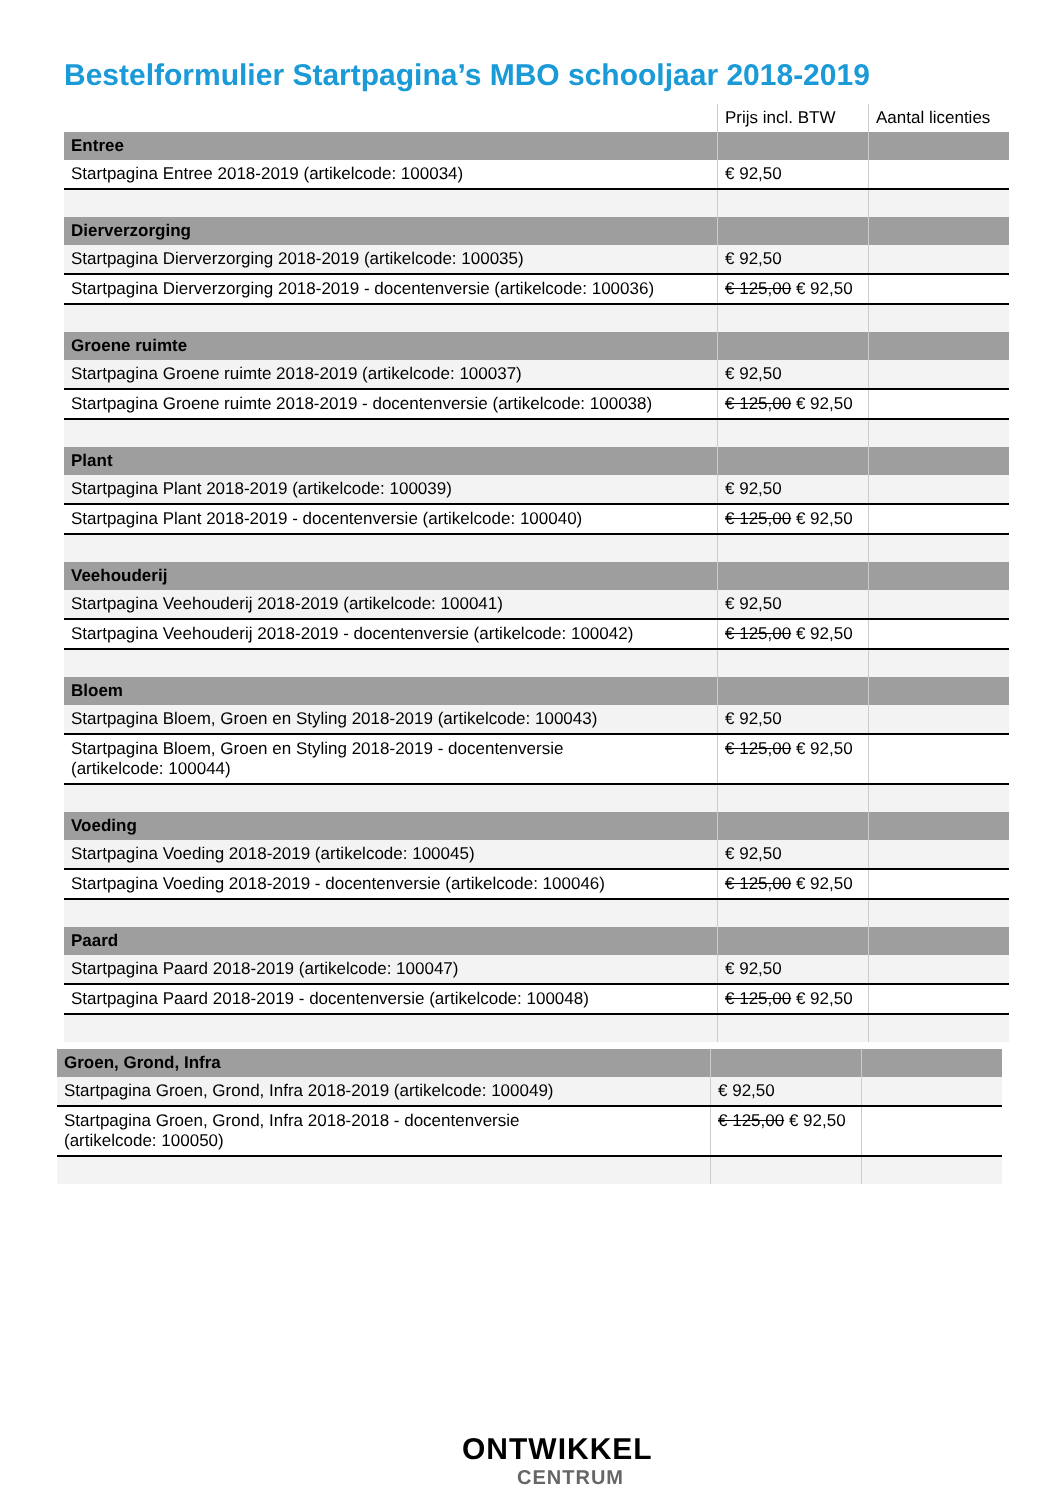Bestelformulier Startpagina’s MBO schooljaar 2018-2019
| | Prijs incl. BTW | Aantal licenties |
| --- | --- | --- |
| Entree | | |
| Startpagina Entree 2018-2019 (artikelcode: 100034) | € 92,50 | |
| Dierverzorging | | |
| Startpagina Dierverzorging 2018-2019 (artikelcode: 100035) | € 92,50 | |
| Startpagina Dierverzorging 2018-2019 - docentenversie (artikelcode: 100036) | € 125,00 € 92,50 | |
| Groene ruimte | | |
| Startpagina Groene ruimte 2018-2019 (artikelcode: 100037) | € 92,50 | |
| Startpagina Groene ruimte 2018-2019 - docentenversie (artikelcode: 100038) | € 125,00 € 92,50 | |
| Plant | | |
| Startpagina Plant 2018-2019 (artikelcode: 100039) | € 92,50 | |
| Startpagina Plant 2018-2019 - docentenversie (artikelcode: 100040) | € 125,00 € 92,50 | |
| Veehouderij | | |
| Startpagina Veehouderij 2018-2019 (artikelcode: 100041) | € 92,50 | |
| Startpagina Veehouderij 2018-2019 - docentenversie (artikelcode: 100042) | € 125,00 € 92,50 | |
| Bloem | | |
| Startpagina Bloem, Groen en Styling 2018-2019 (artikelcode: 100043) | € 92,50 | |
| Startpagina Bloem, Groen en Styling 2018-2019 - docentenversie (artikelcode: 100044) | € 125,00 € 92,50 | |
| Voeding | | |
| Startpagina Voeding 2018-2019 (artikelcode: 100045) | € 92,50 | |
| Startpagina Voeding 2018-2019 - docentenversie (artikelcode: 100046) | € 125,00 € 92,50 | |
| Paard | | |
| Startpagina Paard 2018-2019 (artikelcode: 100047) | € 92,50 | |
| Startpagina Paard 2018-2019 - docentenversie (artikelcode: 100048) | € 125,00 € 92,50 | |
| Groen, Grond, Infra | | |
| Startpagina Groen, Grond, Infra 2018-2019 (artikelcode: 100049) | € 92,50 | |
| Startpagina Groen, Grond, Infra 2018-2018 - docentenversie (artikelcode: 100050) | € 125,00 € 92,50 | |
ONTWIKKEL
CENTRUM